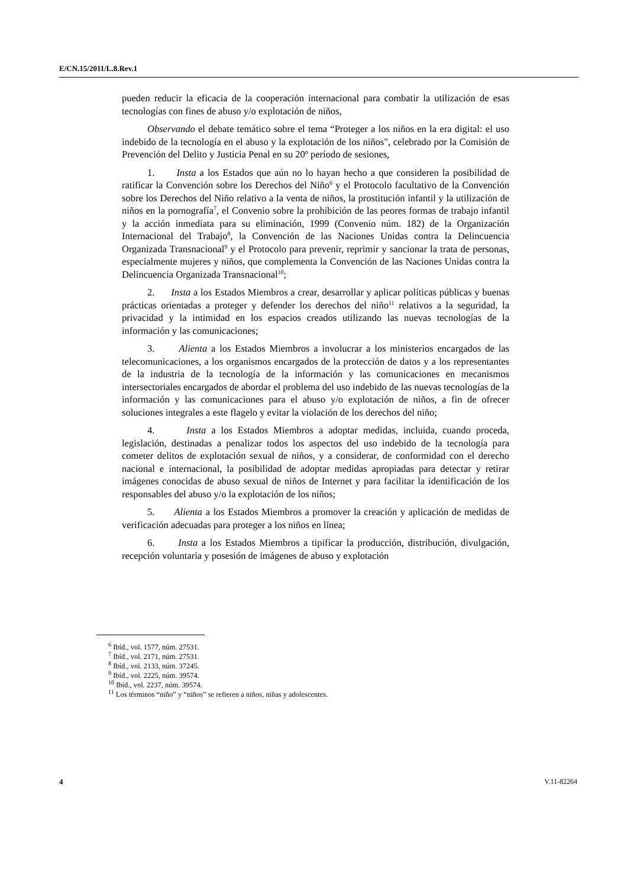E/CN.15/2011/L.8.Rev.1
pueden reducir la eficacia de la cooperación internacional para combatir la utilización de esas tecnologías con fines de abuso y/o explotación de niños,
Observando el debate temático sobre el tema “Proteger a los niños en la era digital: el uso indebido de la tecnología en el abuso y la explotación de los niños", celebrado por la Comisión de Prevención del Delito y Justicia Penal en su 20º período de sesiones,
1. Insta a los Estados que aún no lo hayan hecho a que consideren la posibilidad de ratificar la Convención sobre los Derechos del Niño<sup>6</sup> y el Protocolo facultativo de la Convención sobre los Derechos del Niño relativo a la venta de niños, la prostitución infantil y la utilización de niños en la pornografía<sup>7</sup>, el Convenio sobre la prohibición de las peores formas de trabajo infantil y la acción inmediata para su eliminación, 1999 (Convenio núm. 182) de la Organización Internacional del Trabajo<sup>8</sup>, la Convención de las Naciones Unidas contra la Delincuencia Organizada Transnacional<sup>9</sup> y el Protocolo para prevenir, reprimir y sancionar la trata de personas, especialmente mujeres y niños, que complementa la Convención de las Naciones Unidas contra la Delincuencia Organizada Transnacional<sup>10</sup>;
2. Insta a los Estados Miembros a crear, desarrollar y aplicar políticas públicas y buenas prácticas orientadas a proteger y defender los derechos del niño<sup>11</sup> relativos a la seguridad, la privacidad y la intimidad en los espacios creados utilizando las nuevas tecnologías de la información y las comunicaciones;
3. Alienta a los Estados Miembros a involucrar a los ministerios encargados de las telecomunicaciones, a los organismos encargados de la protección de datos y a los representantes de la industria de la tecnología de la información y las comunicaciones en mecanismos intersectoriales encargados de abordar el problema del uso indebido de las nuevas tecnologías de la información y las comunicaciones para el abuso y/o explotación de niños, a fin de ofrecer soluciones integrales a este flagelo y evitar la violación de los derechos del niño;
4. Insta a los Estados Miembros a adoptar medidas, incluida, cuando proceda, legislación, destinadas a penalizar todos los aspectos del uso indebido de la tecnología para cometer delitos de explotación sexual de niños, y a considerar, de conformidad con el derecho nacional e internacional, la posibilidad de adoptar medidas apropiadas para detectar y retirar imágenes conocidas de abuso sexual de niños de Internet y para facilitar la identificación de los responsables del abuso y/o la explotación de los niños;
5. Alienta a los Estados Miembros a promover la creación y aplicación de medidas de verificación adecuadas para proteger a los niños en línea;
6. Insta a los Estados Miembros a tipificar la producción, distribución, divulgación, recepción voluntaria y posesión de imágenes de abuso y explotación
<sup>6</sup> Ibíd., vol. 1577, núm. 27531.
<sup>7</sup> Ibíd., vol. 2171, núm. 27531.
<sup>8</sup> Ibíd., vol. 2133, núm. 37245.
<sup>9</sup> Ibíd., vol. 2225, núm. 39574.
<sup>10</sup> Ibíd., vol. 2237, núm. 39574.
<sup>11</sup> Los términos “niño” y “niños” se refieren a niños, niñas y adolescentes.
4 V.11-82264